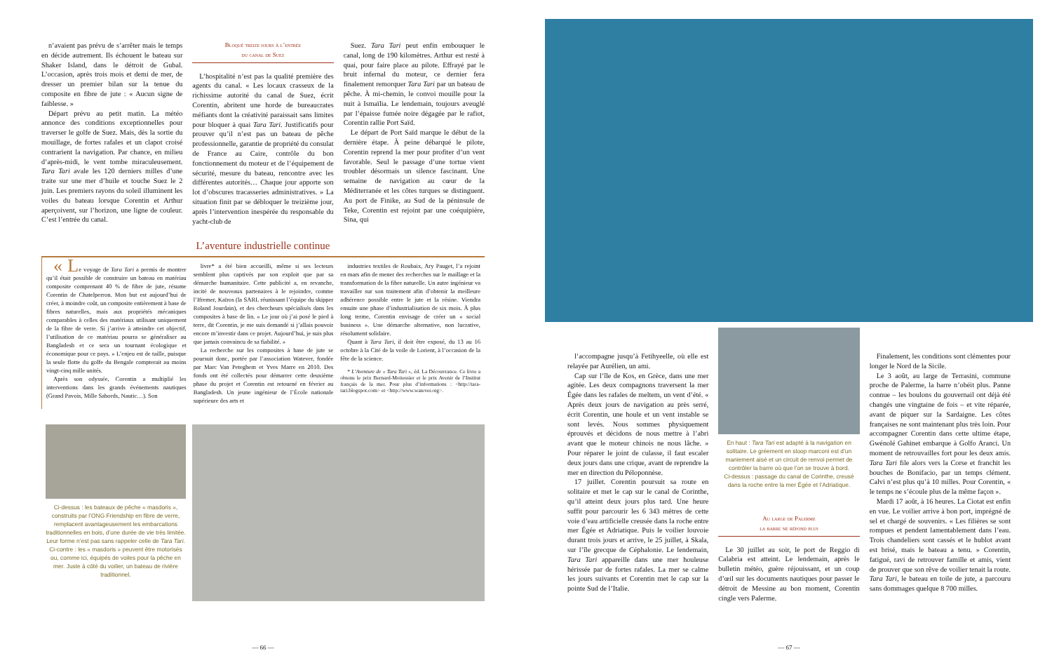n’avaient pas prévu de s’arrêter mais le temps en décide autrement. Ils échouent le bateau sur Shaker Island, dans le détroit de Gubal. L’occasion, après trois mois et demi de mer, de dresser un premier bilan sur la tenue du composite en fibre de jute : « Aucun signe de faiblesse. »
Départ prévu au petit matin. La météo annonce des conditions exceptionnelles pour traverser le golfe de Suez. Mais, dès la sortie du mouillage, de fortes rafales et un clapot croisé contrarient la navigation. Par chance, en milieu d’après-midi, le vent tombe miraculeusement. Tara Tari avale les 120 derniers milles d’une traite sur une mer d’huile et touche Suez le 2 juin. Les premiers rayons du soleil illuminent les voiles du bateau lorsque Corentin et Arthur aperçoivent, sur l’horizon, une ligne de couleur. C’est l’entrée du canal.
Bloqué treize jours à l’entrée
du canal de Suez
L’hospitalité n’est pas la qualité première des agents du canal. « Les locaux crasseux de la richissime autorité du canal de Suez, écrit Corentin, abritent une horde de bureaucrates méfiants dont la créativité paraissait sans limites pour bloquer à quai Tara Tari. Justificatifs pour prouver qu’il n’est pas un bateau de pêche professionnelle, garantie de propriété du consulat de France au Caire, contrôle du bon fonctionnement du moteur et de l’équipement de sécurité, mesure du bateau, rencontre avec les différentes autorités… Chaque jour apporte son lot d’obscures tracasseries administratives. » La situation finit par se débloquer le treizième jour, après l’intervention inespérée du responsable du yacht-club de
Suez. Tara Tari peut enfin embouquer le canal, long de 190 kilomètres. Arthur est resté à quai, pour faire place au pilote. Effrayé par le bruit infernal du moteur, ce dernier fera finalement remorquer Tara Tari par un bateau de pêche. À mi-chemin, le convoi mouille pour la nuit à Ismaïlia. Le lendemain, toujours aveuglé par l’épaisse fumée noire dégagée par le rafiot, Corentin rallie Port Saïd.
Le départ de Port Saïd marque le début de la dernière étape. À peine débarqué le pilote, Corentin reprend la mer pour profiter d’un vent favorable. Seul le passage d’une tortue vient troubler désormais un silence fascinant. Une semaine de navigation au cœur de la Méditerranée et les côtes turques se distinguent. Au port de Finike, au Sud de la péninsule de Teke, Corentin est rejoint par une coéquipière, Sina, qui
L’aventure industrielle continue
« Le voyage de Tara Tari a permis de montrer qu’il était possible de construire un bateau en matériau composite comprenant 40 % de fibre de jute, résume Corentin de Chatelperron. Mon but est aujourd’hui de créer, à moindre coût, un composite entièrement à base de fibres naturelles, mais aux propriétés mécaniques comparables à celles des matériaux utilisant uniquement de la fibre de verre. Si j’arrive à atteindre cet objectif, l’utilisation de ce matériau pourra se généraliser au Bangladesh et ce sera un tournant écologique et économique pour ce pays. » L’enjeu est de taille, puisque la seule flotte du golfe du Bengale compterait au moins vingt-cinq mille unités.
Après son odyssée, Corentin a multiplié les interventions dans les grands événements nautiques (Grand Pavois, Mille Sabords, Nautic…). Son
livre* a été bien accueilli, même si ses lecteurs semblent plus captivés par son exploit que par sa démarche humanitaire. Cette publicité a, en revanche, incité de nouveaux partenaires à le rejoindre, comme l’Ifremer, Kaïros (la SARL réunissant l’équipe du skipper Roland Jourdain), et des chercheurs spécialisés dans les composites à base de lin. « Le jour où j’ai posé le pied à terre, dit Corentin, je me suis demandé si j’allais pouvoir encore m’investir dans ce projet. Aujourd’hui, je suis plus que jamais convaincu de sa fiabilité. »
La recherche sur les composites à base de jute se poursuit donc, portée par l’association Watever, fondée par Marc Van Peteghem et Yves Marre en 2010. Des fonds ont été collectés pour démarrer cette deuxième phase du projet et Corentin est retourné en février au Bangladesh. Un jeune ingénieur de l’École nationale supérieure des arts et
industries textiles de Roubaix, Ary Pauget, l’a rejoint en mars afin de mener des recherches sur le maillage et la transformation de la fibre naturelle. Un autre ingénieur va travailler sur son traitement afin d’obtenir la meilleure adhérence possible entre le jute et la résine. Viendra ensuite une phase d’industrialisation de six mois. À plus long terme, Corentin envisage de créer un « social business ». Une démarche alternative, non lucrative, résolument solidaire.
Quant à Tara Tari, il doit être exposé, du 13 au 16 octobre à la Cité de la voile de Lorient, à l’occasion de la fête de la science.
* L’Aventure de « Tara Tari », éd. La Découvrance. Ce livre a obtenu le prix Bernard-Moitessier et le prix Avenir de l’Institut français de la mer. Pour plus d’informations : <http://tara-tari.blogspot.com> et <http://www.watever.org>.
Ci-dessus : les bateaux de pêche « masdoris », construits par l’ONG Friendship en fibre de verre, remplacent avantageusement les embarcations traditionnelles en bois, d’une durée de vie très limitée. Leur forme n’est pas sans rappeler celle de Tara Tari.
Ci-contre : les « masdoris » peuvent être motorisés ou, comme ici, équipés de voiles pour la pêche en mer. Juste à côté du voilier, un bateau de rivière traditionnel.
— 66 —
l’accompagne jusqu’à Fetihyeelle, où elle est relayée par Aurélien, un ami.
Cap sur l’île de Kos, en Grèce, dans une mer agitée. Les deux compagnons traversent la mer Égée dans les rafales de meltem, un vent d’été. « Après deux jours de navigation au près serré, écrit Corentin, une houle et un vent instable se sont levés. Nous sommes physiquement éprouvés et décidons de nous mettre à l’abri avant que le moteur chinois ne nous lâche. » Pour réparer le joint de culasse, il faut escaler deux jours dans une crique, avant de reprendre la mer en direction du Péloponnèse.
17 juillet. Corentin poursuit sa route en solitaire et met le cap sur le canal de Corinthe, qu’il atteint deux jours plus tard. Une heure suffit pour parcourir les 6 343 mètres de cette voie d’eau artificielle creusée dans la roche entre mer Égée et Adriatique. Puis le voilier louvoie durant trois jours et arrive, le 25 juillet, à Skala, sur l’île grecque de Céphalonie. Le lendemain, Tara Tari appareille dans une mer houleuse hérissée par de fortes rafales. La mer se calme les jours suivants et Corentin met le cap sur la pointe Sud de l’Italie.
En haut : Tara Tari est adapté à la navigation en solitaire. Le gréement en sloop marconi est d’un maniement aisé et un circuit de renvoi permet de contrôler la barre où que l’on se trouve à bord.
Ci-dessus : passage du canal de Corinthe, creusé dans la roche entre la mer Égée et l’Adriatique.
Au large de Palerme
la barre ne répond plus
Le 30 juillet au soir, le port de Reggio di Calabria est atteint. Le lendemain, après le bulletin météo, guère réjouissant, et un coup d’œil sur les documents nautiques pour passer le détroit de Messine au bon moment, Corentin cingle vers Palerme.
Finalement, les conditions sont clémentes pour longer le Nord de la Sicile.
Le 3 août, au large de Terrasini, commune proche de Palerme, la barre n’obéit plus. Panne connue – les boulons du gouvernail ont déjà été changés une vingtaine de fois – et vite réparée, avant de piquer sur la Sardaigne. Les côtes françaises ne sont maintenant plus très loin. Pour accompagner Corentin dans cette ultime étape, Gwénolé Gahinet embarque à Golfo Aranci. Un moment de retrouvailles fort pour les deux amis. Tara Tari file alors vers la Corse et franchit les bouches de Bonifacio, par un temps clément. Calvi n’est plus qu’à 10 milles. Pour Corentin, « le temps ne s’écoule plus de la même façon ».
Mardi 17 août, à 16 heures. La Ciotat est enfin en vue. Le voilier arrive à bon port, imprégné de sel et chargé de souvenirs. « Les filières se sont rompues et pendent lamentablement dans l’eau. Trois chandeliers sont cassés et le hublot avant est brisé, mais le bateau a tenu. » Corentin, fatigué, ravi de retrouver famille et amis, vient de prouver que son rêve de voilier tenait la route. Tara Tari, le bateau en toile de jute, a parcouru sans dommages quelque 8 700 milles.
— 67 —